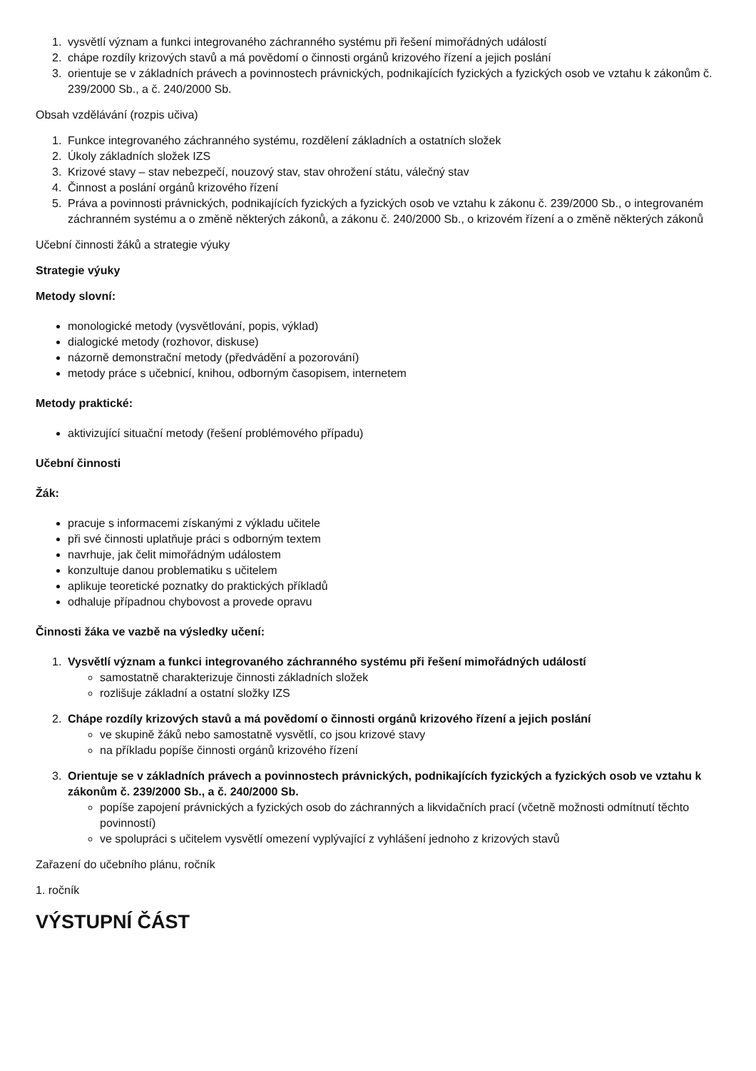1. vysvětlí význam a funkci integrovaného záchranného systému při řešení mimořádných událostí
2. chápe rozdíly krizových stavů a má povědomí o činnosti orgánů krizového řízení a jejich poslání
3. orientuje se v základních právech a povinnostech právnických, podnikajících fyzických a fyzických osob ve vztahu k zákonům č. 239/2000 Sb., a č. 240/2000 Sb.
Obsah vzdělávání (rozpis učiva)
1. Funkce integrovaného záchranného systému, rozdělení základních a ostatních složek
2. Úkoly základních složek IZS
3. Krizové stavy – stav nebezpečí, nouzový stav, stav ohrožení státu, válečný stav
4. Činnost a poslání orgánů krizového řízení
5. Práva a povinnosti právnických, podnikajících fyzických a fyzických osob ve vztahu k zákonu č. 239/2000 Sb., o integrovaném záchranném systému a o změně některých zákonů, a zákonu č. 240/2000 Sb., o krizovém řízení a o změně některých zákonů
Učební činnosti žáků a strategie výuky
Strategie výuky
Metody slovní:
monologické metody (vysvětlování, popis, výklad)
dialogické metody (rozhovor, diskuse)
názorně demonstrační metody (předvádění a pozorování)
metody práce s učebnicí, knihou, odborným časopisem, internetem
Metody praktické:
aktivizující situační metody (řešení problémového případu)
Učební činnosti
Žák:
pracuje s informacemi získanými z výkladu učitele
při své činnosti uplatňuje práci s odborným textem
navrhuje, jak čelit mimořádným událostem
konzultuje danou problematiku s učitelem
aplikuje teoretické poznatky do praktických příkladů
odhaluje případnou chybovost a provede opravu
Činnosti žáka ve vazbě na výsledky učení:
1. Vysvětlí význam a funkci integrovaného záchranného systému při řešení mimořádných událostí
samostatně charakterizuje činnosti základních složek
rozlišuje základní a ostatní složky IZS
2. Chápe rozdíly krizových stavů a má povědomí o činnosti orgánů krizového řízení a jejich poslání
ve skupině žáků nebo samostatně vysvětlí, co jsou krizové stavy
na příkladu popíše činnosti orgánů krizového řízení
3. Orientuje se v základních právech a povinnostech právnických, podnikajících fyzických a fyzických osob ve vztahu k zákonům č. 239/2000 Sb., a č. 240/2000 Sb.
popíše zapojení právnických a fyzických osob do záchranných a likvidačních prací (včetně možnosti odmítnutí těchto povinností)
ve spolupráci s učitelem vysvětlí omezení vyplývající z vyhlášení jednoho z krizových stavů
Zařazení do učebního plánu, ročník
1. ročník
VÝSTUPNÍ ČÁST